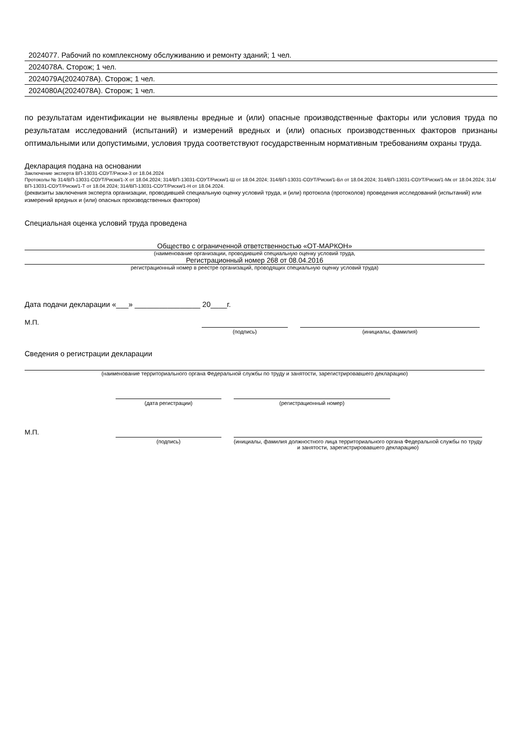2024077. Рабочий по комплексному обслуживанию и ремонту зданий; 1 чел.
2024078А. Сторож; 1 чел.
2024079А(2024078А). Сторож; 1 чел.
2024080А(2024078А). Сторож; 1 чел.
по результатам идентификации не выявлены вредные и (или) опасные производственные факторы или условия труда по результатам исследований (испытаний) и измерений вредных и (или) опасных производственных факторов признаны оптимальными или допустимыми, условия труда соответствуют государственным нормативным требованиям охраны труда.
Декларация подана на основании
Заключение эксперта ВП-13031-СОУТ/Риски-3 от 18.04.2024
Протоколы № 314/ВП-13031-СОУТ/Риски/1-Х от 18.04.2024; 314/ВП-13031-СОУТ/Риски/1-Ш от 18.04.2024; 314/ВП-13031-СОУТ/Риски/1-Вл от 18.04.2024; 314/ВП-13031-СОУТ/Риски/1-Мк от 18.04.2024; 314/ВП-13031-СОУТ/Риски/1-Т от 18.04.2024; 314/ВП-13031-СОУТ/Риски/1-Н от 18.04.2024.
(реквизиты заключения эксперта организации, проводившей специальную оценку условий труда, и (или) протокола (протоколов) проведения исследований (испытаний) или измерений вредных и (или) опасных производственных факторов)
Специальная оценка условий труда проведена
Общество с ограниченной ответственностью «ОТ-МАРКОН»
(наименование организации, проводившей специальную оценку условий труда,
Регистрационный номер 268 от 08.04.2016
регистрационный номер в реестре организаций, проводящих специальную оценку условий труда)
Дата подачи декларации «___» ________________ 20____г.
М.П.
(подпись) (инициалы, фамилия)
Сведения о регистрации декларации
(наименование территориального органа Федеральной службы по труду и занятости, зарегистрировавшего декларацию)
(дата регистрации) (регистрационный номер)
М.П.
(подпись) (инициалы, фамилия должностного лица территориального органа Федеральной службы по труду и занятости, зарегистрировавшего декларацию)